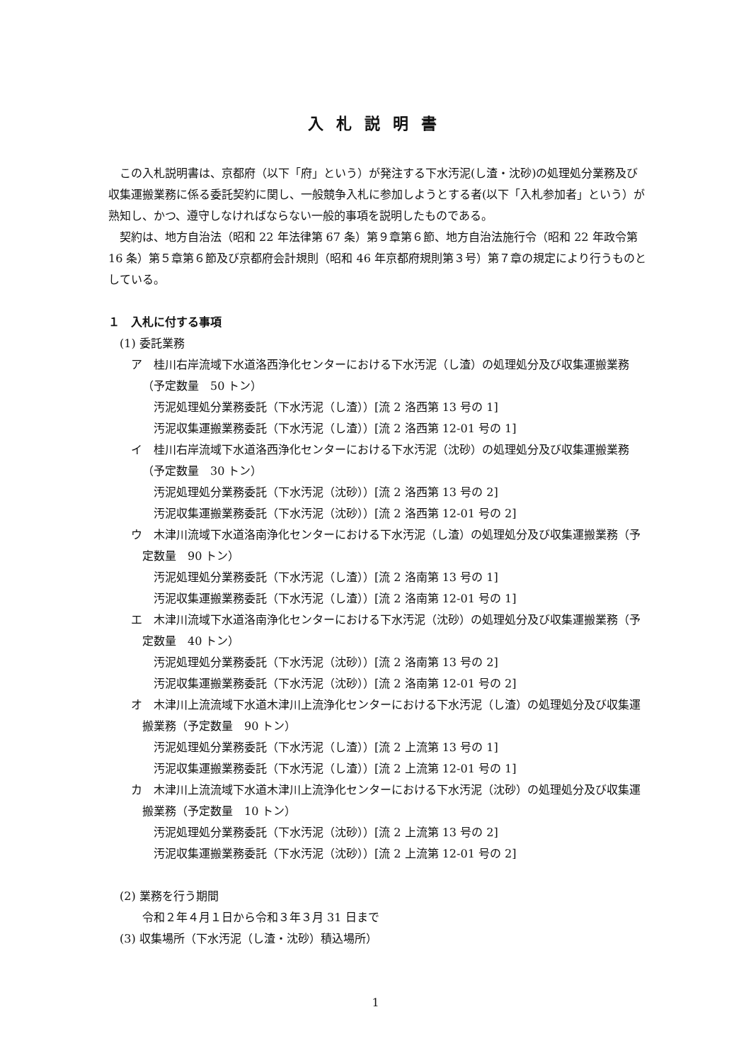入札説明書
この入札説明書は、京都府（以下「府」という）が発注する下水汚泥(し渣・沈砂)の処理処分業務及び収集運搬業務に係る委託契約に関し、一般競争入札に参加しようとする者(以下「入札参加者」という）が熟知し、かつ、遵守しなければならない一般的事項を説明したものである。
契約は、地方自治法（昭和 22 年法律第 67 条）第９章第６節、地方自治法施行令（昭和 22 年政令第 16 条）第５章第６節及び京都府会計規則（昭和 46 年京都府規則第３号）第７章の規定により行うものとしている。
１　入札に付する事項
(1) 委託業務
ア　桂川右岸流域下水道洛西浄化センターにおける下水汚泥（し渣）の処理処分及び収集運搬業務（予定数量　50 トン）
汚泥処理処分業務委託（下水汚泥（し渣））[流 2 洛西第 13 号の 1]
汚泥収集運搬業務委託（下水汚泥（し渣））[流 2 洛西第 12-01 号の 1]
イ　桂川右岸流域下水道洛西浄化センターにおける下水汚泥（沈砂）の処理処分及び収集運搬業務（予定数量　30 トン）
汚泥処理処分業務委託（下水汚泥（沈砂））[流 2 洛西第 13 号の 2]
汚泥収集運搬業務委託（下水汚泥（沈砂））[流 2 洛西第 12-01 号の 2]
ウ　木津川流域下水道洛南浄化センターにおける下水汚泥（し渣）の処理処分及び収集運搬業務（予定数量　90 トン）
汚泥処理処分業務委託（下水汚泥（し渣））[流 2 洛南第 13 号の 1]
汚泥収集運搬業務委託（下水汚泥（し渣））[流 2 洛南第 12-01 号の 1]
エ　木津川流域下水道洛南浄化センターにおける下水汚泥（沈砂）の処理処分及び収集運搬業務（予定数量　40 トン）
汚泥処理処分業務委託（下水汚泥（沈砂））[流 2 洛南第 13 号の 2]
汚泥収集運搬業務委託（下水汚泥（沈砂））[流 2 洛南第 12-01 号の 2]
オ　木津川上流流域下水道木津川上流浄化センターにおける下水汚泥（し渣）の処理処分及び収集運搬業務（予定数量　90 トン）
汚泥処理処分業務委託（下水汚泥（し渣））[流 2 上流第 13 号の 1]
汚泥収集運搬業務委託（下水汚泥（し渣））[流 2 上流第 12-01 号の 1]
カ　木津川上流流域下水道木津川上流浄化センターにおける下水汚泥（沈砂）の処理処分及び収集運搬業務（予定数量　10 トン）
汚泥処理処分業務委託（下水汚泥（沈砂））[流 2 上流第 13 号の 2]
汚泥収集運搬業務委託（下水汚泥（沈砂））[流 2 上流第 12-01 号の 2]
(2) 業務を行う期間
令和２年４月１日から令和３年３月 31 日まで
(3) 収集場所（下水汚泥（し渣・沈砂）積込場所）
1